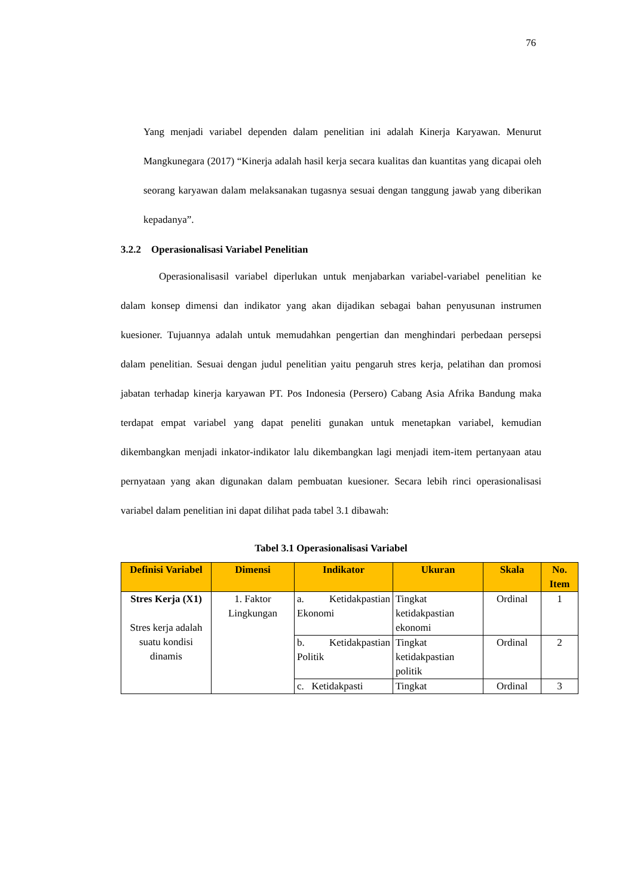76
Yang menjadi variabel dependen dalam penelitian ini adalah Kinerja Karyawan. Menurut Mangkunegara (2017) “Kinerja adalah hasil kerja secara kualitas dan kuantitas yang dicapai oleh seorang karyawan dalam melaksanakan tugasnya sesuai dengan tanggung jawab yang diberikan kepadanya”.
3.2.2 Operasionalisasi Variabel Penelitian
Operasionalisasil variabel diperlukan untuk menjabarkan variabel-variabel penelitian ke dalam konsep dimensi dan indikator yang akan dijadikan sebagai bahan penyusunan instrumen kuesioner. Tujuannya adalah untuk memudahkan pengertian dan menghindari perbedaan persepsi dalam penelitian. Sesuai dengan judul penelitian yaitu pengaruh stres kerja, pelatihan dan promosi jabatan terhadap kinerja karyawan PT. Pos Indonesia (Persero) Cabang Asia Afrika Bandung maka terdapat empat variabel yang dapat peneliti gunakan untuk menetapkan variabel, kemudian dikembangkan menjadi inkator-indikator lalu dikembangkan lagi menjadi item-item pertanyaan atau pernyataan yang akan digunakan dalam pembuatan kuesioner. Secara lebih rinci operasionalisasi variabel dalam penelitian ini dapat dilihat pada tabel 3.1 dibawah:
Tabel 3.1 Operasionalisasi Variabel
| Definisi Variabel | Dimensi | Indikator | Ukuran | Skala | No. Item |
| --- | --- | --- | --- | --- | --- |
| Stres Kerja (X1) Stres kerja adalah suatu kondisi dinamis | 1. Faktor Lingkungan | a. Ketidakpastian Ekonomi | Tingkat ketidakpastian ekonomi | Ordinal | 1 |
| | | b. Ketidakpastian Politik | Tingkat ketidakpastian politik | Ordinal | 2 |
| | | c. Ketidakpasti | Tingkat | Ordinal | 3 |